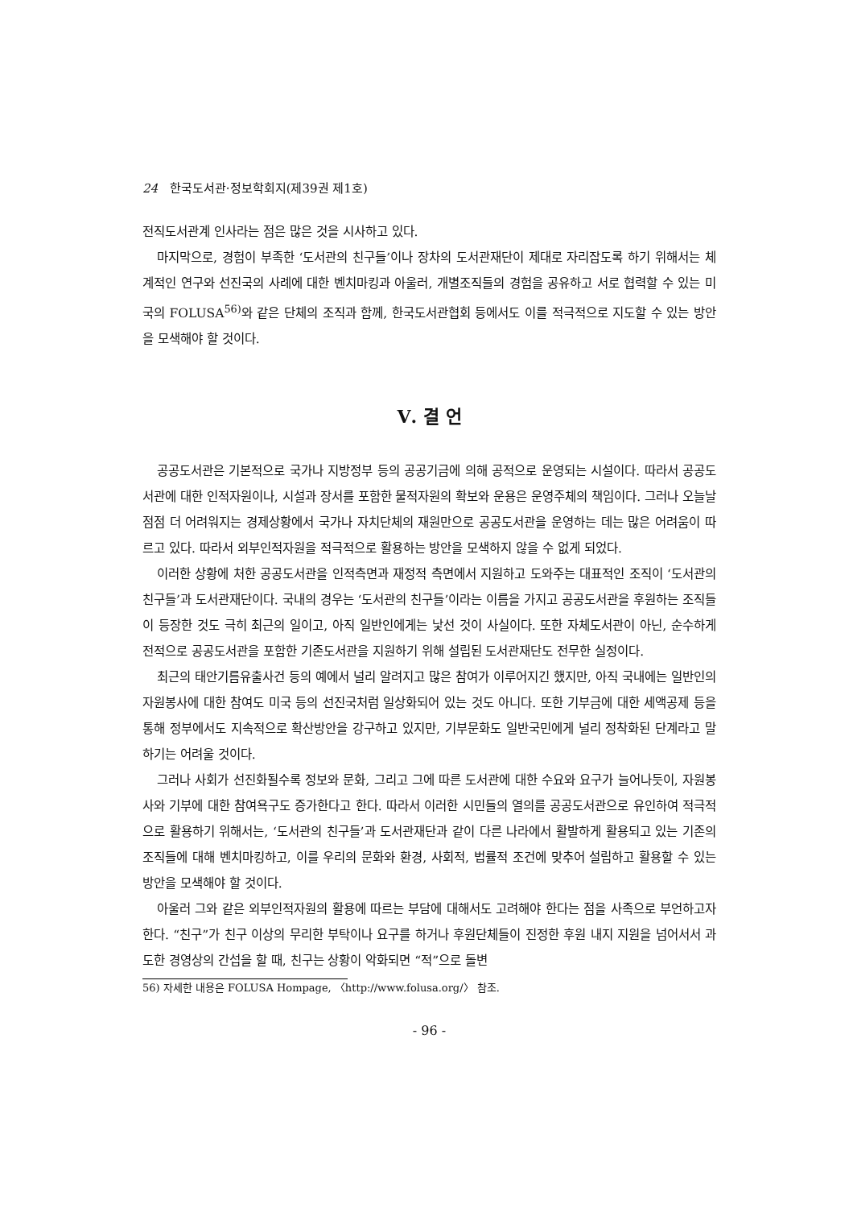24 한국도서관·정보학회지(제39권 제1호)
전직도서관계 인사라는 점은 많은 것을 시사하고 있다.
마지막으로, 경험이 부족한 ‘도서관의 친구들’이나 장차의 도서관재단이 제대로 자리잡도록 하기 위해서는 체계적인 연구와 선진국의 사례에 대한 벤치마킹과 아울러, 개별조직들의 경험을 공유하고 서로 협력할 수 있는 미국의 FOLUSA<sup>56)</sup>와 같은 단체의 조직과 함께, 한국도서관협회 등에서도 이를 적극적으로 지도할 수 있는 방안을 모색해야 할 것이다.
Ⅴ. 결 언
공공도서관은 기본적으로 국가나 지방정부 등의 공공기금에 의해 공적으로 운영되는 시설이다. 따라서 공공도서관에 대한 인적자원이나, 시설과 장서를 포함한 물적자원의 확보와 운용은 운영주체의 책임이다. 그러나 오늘날 점점 더 어려워지는 경제상황에서 국가나 자치단체의 재원만으로 공공도서관을 운영하는 데는 많은 어려움이 따르고 있다. 따라서 외부인적자원을 적극적으로 활용하는 방안을 모색하지 않을 수 없게 되었다.
이러한 상황에 처한 공공도서관을 인적측면과 재정적 측면에서 지원하고 도와주는 대표적인 조직이 ‘도서관의 친구들’과 도서관재단이다. 국내의 경우는 ‘도서관의 친구들’이라는 이름을 가지고 공공도서관을 후원하는 조직들이 등장한 것도 극히 최근의 일이고, 아직 일반인에게는 낯선 것이 사실이다. 또한 자체도서관이 아닌, 순수하게 전적으로 공공도서관을 포함한 기존도서관을 지원하기 위해 설립된 도서관재단도 전무한 실정이다.
최근의 태안기름유출사건 등의 예에서 널리 알려지고 많은 참여가 이루어지긴 했지만, 아직 국내에는 일반인의 자원봉사에 대한 참여도 미국 등의 선진국처럼 일상화되어 있는 것도 아니다. 또한 기부금에 대한 세액공제 등을 통해 정부에서도 지속적으로 확산방안을 강구하고 있지만, 기부문화도 일반국민에게 널리 정착화된 단계라고 말하기는 어려울 것이다.
그러나 사회가 선진화될수록 정보와 문화, 그리고 그에 따른 도서관에 대한 수요와 요구가 늘어나듯이, 자원봉사와 기부에 대한 참여욕구도 증가한다고 한다. 따라서 이러한 시민들의 열의를 공공도서관으로 유인하여 적극적으로 활용하기 위해서는, ‘도서관의 친구들’과 도서관재단과 같이 다른 나라에서 활발하게 활용되고 있는 기존의 조직들에 대해 벤치마킹하고, 이를 우리의 문화와 환경, 사회적, 법률적 조건에 맞추어 설립하고 활용할 수 있는 방안을 모색해야 할 것이다.
아울러 그와 같은 외부인적자원의 활용에 따르는 부담에 대해서도 고려해야 한다는 점을 사족으로 부언하고자 한다. “친구”가 친구 이상의 무리한 부탁이나 요구를 하거나 후원단체들이 진정한 후원 내지 지원을 넘어서서 과도한 경영상의 간섭을 할 때, 친구는 상황이 악화되면 “적”으로 돌변
56) 자세한 내용은 FOLUSA Hompage, 〈http://www.folusa.org/〉 참조.
- 96 -